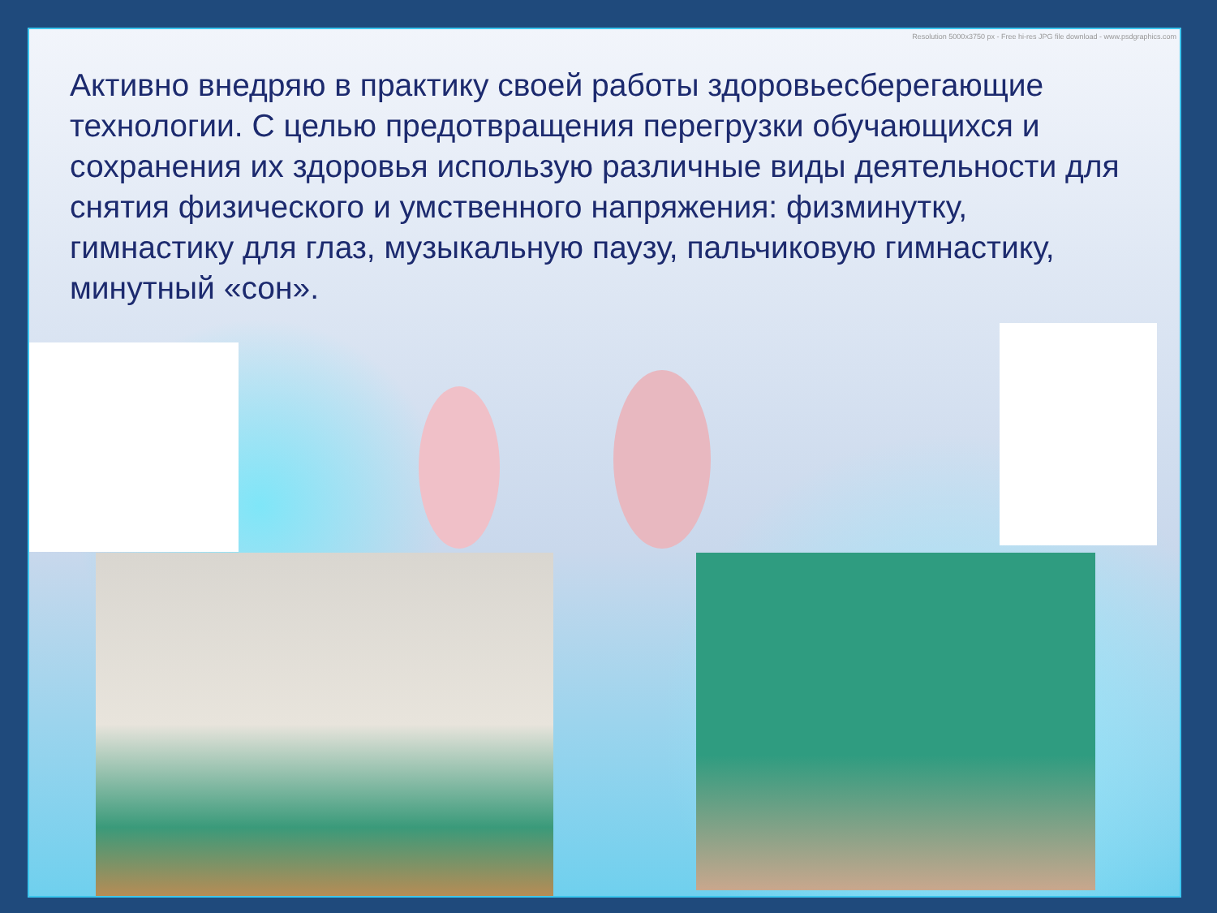Resolution 5000x3750 px - Free hi-res JPG file download - www.psdgraphics.com
Активно внедряю в практику своей работы здоровьесберегающие технологии. С целью предотвращения перегрузки обучающихся и сохранения их здоровья использую различные виды деятельности для снятия физического и умственного напряжения: физминутку, гимнастику для глаз, музыкальную паузу, пальчиковую гимнастику, минутный «сон».